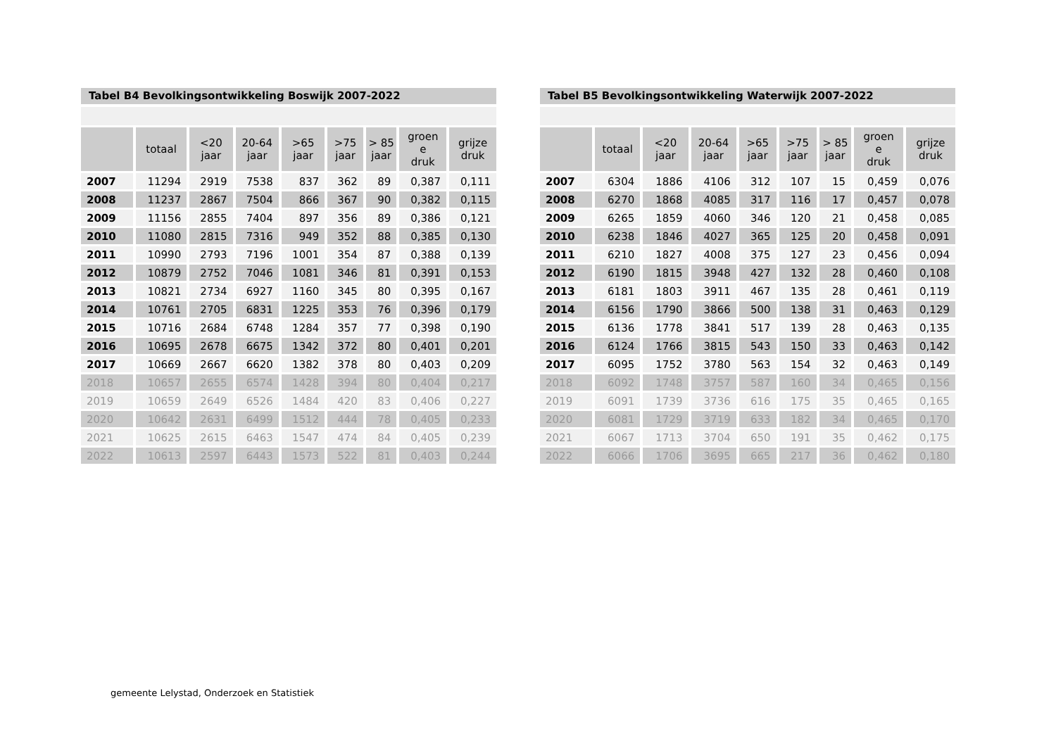Tabel B4 Bevolkingsontwikkeling Boswijk 2007-2022
| | totaal | <20 jaar | 20-64 jaar | >65 jaar | >75 jaar | > 85 jaar | groen e druk | grijze druk |
| --- | --- | --- | --- | --- | --- | --- | --- | --- |
| 2007 | 11294 | 2919 | 7538 | 837 | 362 | 89 | 0,387 | 0,111 |
| 2008 | 11237 | 2867 | 7504 | 866 | 367 | 90 | 0,382 | 0,115 |
| 2009 | 11156 | 2855 | 7404 | 897 | 356 | 89 | 0,386 | 0,121 |
| 2010 | 11080 | 2815 | 7316 | 949 | 352 | 88 | 0,385 | 0,130 |
| 2011 | 10990 | 2793 | 7196 | 1001 | 354 | 87 | 0,388 | 0,139 |
| 2012 | 10879 | 2752 | 7046 | 1081 | 346 | 81 | 0,391 | 0,153 |
| 2013 | 10821 | 2734 | 6927 | 1160 | 345 | 80 | 0,395 | 0,167 |
| 2014 | 10761 | 2705 | 6831 | 1225 | 353 | 76 | 0,396 | 0,179 |
| 2015 | 10716 | 2684 | 6748 | 1284 | 357 | 77 | 0,398 | 0,190 |
| 2016 | 10695 | 2678 | 6675 | 1342 | 372 | 80 | 0,401 | 0,201 |
| 2017 | 10669 | 2667 | 6620 | 1382 | 378 | 80 | 0,403 | 0,209 |
| 2018 | 10657 | 2655 | 6574 | 1428 | 394 | 80 | 0,404 | 0,217 |
| 2019 | 10659 | 2649 | 6526 | 1484 | 420 | 83 | 0,406 | 0,227 |
| 2020 | 10642 | 2631 | 6499 | 1512 | 444 | 78 | 0,405 | 0,233 |
| 2021 | 10625 | 2615 | 6463 | 1547 | 474 | 84 | 0,405 | 0,239 |
| 2022 | 10613 | 2597 | 6443 | 1573 | 522 | 81 | 0,403 | 0,244 |
Tabel B5 Bevolkingsontwikkeling Waterwijk 2007-2022
| | totaal | <20 jaar | 20-64 jaar | >65 jaar | >75 jaar | > 85 jaar | groen e druk | grijze druk |
| --- | --- | --- | --- | --- | --- | --- | --- | --- |
| 2007 | 6304 | 1886 | 4106 | 312 | 107 | 15 | 0,459 | 0,076 |
| 2008 | 6270 | 1868 | 4085 | 317 | 116 | 17 | 0,457 | 0,078 |
| 2009 | 6265 | 1859 | 4060 | 346 | 120 | 21 | 0,458 | 0,085 |
| 2010 | 6238 | 1846 | 4027 | 365 | 125 | 20 | 0,458 | 0,091 |
| 2011 | 6210 | 1827 | 4008 | 375 | 127 | 23 | 0,456 | 0,094 |
| 2012 | 6190 | 1815 | 3948 | 427 | 132 | 28 | 0,460 | 0,108 |
| 2013 | 6181 | 1803 | 3911 | 467 | 135 | 28 | 0,461 | 0,119 |
| 2014 | 6156 | 1790 | 3866 | 500 | 138 | 31 | 0,463 | 0,129 |
| 2015 | 6136 | 1778 | 3841 | 517 | 139 | 28 | 0,463 | 0,135 |
| 2016 | 6124 | 1766 | 3815 | 543 | 150 | 33 | 0,463 | 0,142 |
| 2017 | 6095 | 1752 | 3780 | 563 | 154 | 32 | 0,463 | 0,149 |
| 2018 | 6092 | 1748 | 3757 | 587 | 160 | 34 | 0,465 | 0,156 |
| 2019 | 6091 | 1739 | 3736 | 616 | 175 | 35 | 0,465 | 0,165 |
| 2020 | 6081 | 1729 | 3719 | 633 | 182 | 34 | 0,465 | 0,170 |
| 2021 | 6067 | 1713 | 3704 | 650 | 191 | 35 | 0,462 | 0,175 |
| 2022 | 6066 | 1706 | 3695 | 665 | 217 | 36 | 0,462 | 0,180 |
gemeente Lelystad, Onderzoek en Statistiek